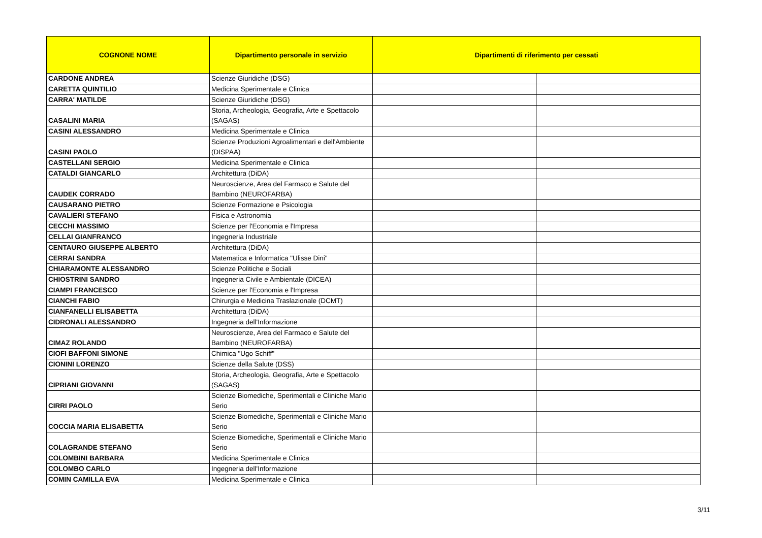| COGNONE NOME | Dipartimento personale in servizio | Dipartimenti di riferimento per cessati | |
| --- | --- | --- | --- |
| CARDONE ANDREA | Scienze Giuridiche (DSG) | | |
| CARETTA QUINTILIO | Medicina Sperimentale e Clinica | | |
| CARRA' MATILDE | Scienze Giuridiche (DSG) | | |
| CASALINI MARIA | Storia, Archeologia, Geografia, Arte e Spettacolo (SAGAS) | | |
| CASINI ALESSANDRO | Medicina Sperimentale e Clinica | | |
| CASINI PAOLO | Scienze Produzioni Agroalimentari e dell'Ambiente (DISPAA) | | |
| CASTELLANI SERGIO | Medicina Sperimentale e Clinica | | |
| CATALDI GIANCARLO | Architettura (DiDA) | | |
| CAUDEK CORRADO | Neuroscienze, Area del Farmaco e Salute del Bambino (NEUROFARBA) | | |
| CAUSARANO PIETRO | Scienze Formazione e Psicologia | | |
| CAVALIERI STEFANO | Fisica e Astronomia | | |
| CECCHI MASSIMO | Scienze per l'Economia e l'Impresa | | |
| CELLAI GIANFRANCO | Ingegneria Industriale | | |
| CENTAURO GIUSEPPE ALBERTO | Architettura (DiDA) | | |
| CERRAI SANDRA | Matematica e Informatica "Ulisse Dini" | | |
| CHIARAMONTE ALESSANDRO | Scienze Politiche e Sociali | | |
| CHIOSTRINI SANDRO | Ingegneria Civile e Ambientale (DICEA) | | |
| CIAMPI FRANCESCO | Scienze per l'Economia e l'Impresa | | |
| CIANCHI FABIO | Chirurgia e Medicina Traslazionale (DCMT) | | |
| CIANFANELLI ELISABETTA | Architettura (DiDA) | | |
| CIDRONALI ALESSANDRO | Ingegneria dell'Informazione | | |
| CIMAZ ROLANDO | Neuroscienze, Area del Farmaco e Salute del Bambino (NEUROFARBA) | | |
| CIOFI BAFFONI SIMONE | Chimica "Ugo Schiff" | | |
| CIONINI LORENZO | Scienze della Salute (DSS) | | |
| CIPRIANI GIOVANNI | Storia, Archeologia, Geografia, Arte e Spettacolo (SAGAS) | | |
| CIRRI PAOLO | Scienze Biomediche, Sperimentali e Cliniche Mario Serio | | |
| COCCIA MARIA ELISABETTA | Scienze Biomediche, Sperimentali e Cliniche Mario Serio | | |
| COLAGRANDE STEFANO | Scienze Biomediche, Sperimentali e Cliniche Mario Serio | | |
| COLOMBINI BARBARA | Medicina Sperimentale e Clinica | | |
| COLOMBO CARLO | Ingegneria dell'Informazione | | |
| COMIN CAMILLA EVA | Medicina Sperimentale e Clinica | | |
3/11